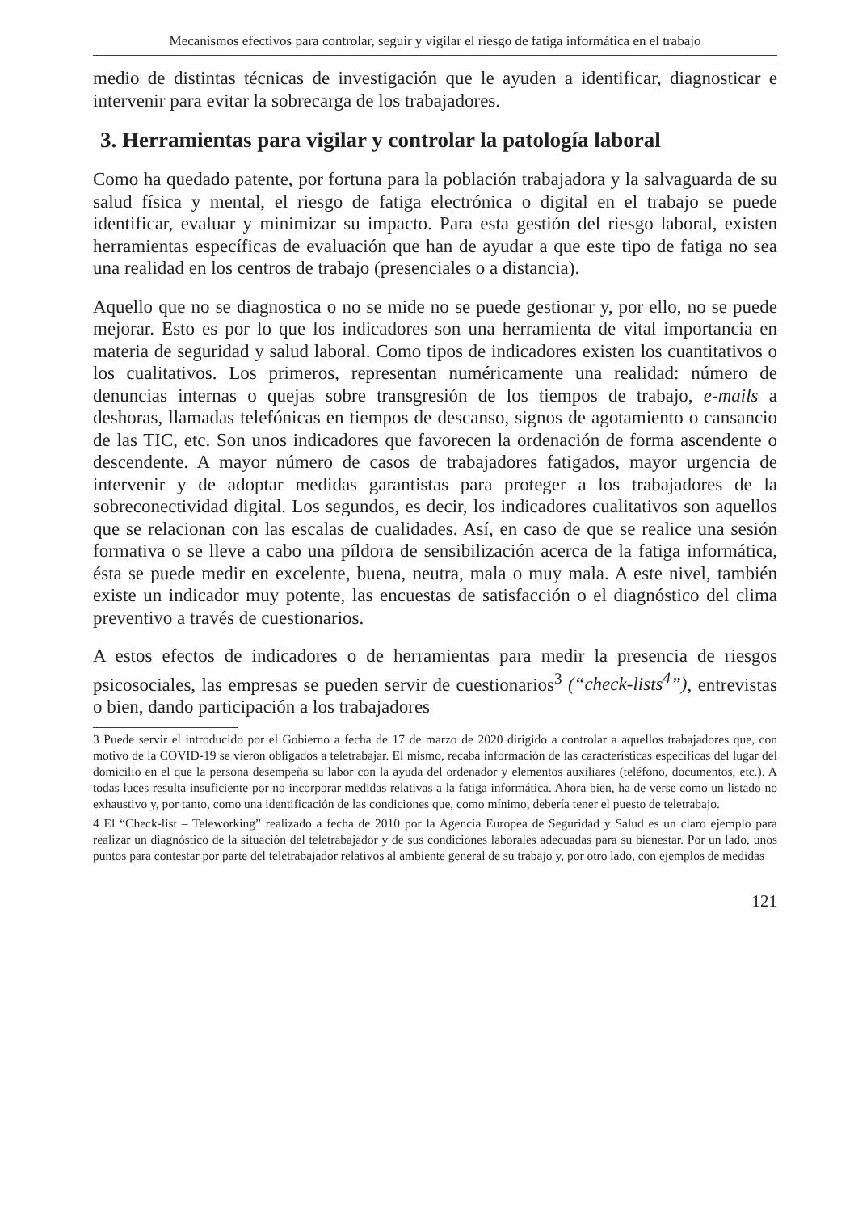Mecanismos efectivos para controlar, seguir y vigilar el riesgo de fatiga informática en el trabajo
medio de distintas técnicas de investigación que le ayuden a identificar, diagnosticar e intervenir para evitar la sobrecarga de los trabajadores.
3. Herramientas para vigilar y controlar la patología laboral
Como ha quedado patente, por fortuna para la población trabajadora y la salvaguarda de su salud física y mental, el riesgo de fatiga electrónica o digital en el trabajo se puede identificar, evaluar y minimizar su impacto. Para esta gestión del riesgo laboral, existen herramientas específicas de evaluación que han de ayudar a que este tipo de fatiga no sea una realidad en los centros de trabajo (presenciales o a distancia).
Aquello que no se diagnostica o no se mide no se puede gestionar y, por ello, no se puede mejorar. Esto es por lo que los indicadores son una herramienta de vital importancia en materia de seguridad y salud laboral. Como tipos de indicadores existen los cuantitativos o los cualitativos. Los primeros, representan numéricamente una realidad: número de denuncias internas o quejas sobre transgresión de los tiempos de trabajo, e-mails a deshoras, llamadas telefónicas en tiempos de descanso, signos de agotamiento o cansancio de las TIC, etc. Son unos indicadores que favorecen la ordenación de forma ascendente o descendente. A mayor número de casos de trabajadores fatigados, mayor urgencia de intervenir y de adoptar medidas garantistas para proteger a los trabajadores de la sobreconectividad digital. Los segundos, es decir, los indicadores cualitativos son aquellos que se relacionan con las escalas de cualidades. Así, en caso de que se realice una sesión formativa o se lleve a cabo una píldora de sensibilización acerca de la fatiga informática, ésta se puede medir en excelente, buena, neutra, mala o muy mala. A este nivel, también existe un indicador muy potente, las encuestas de satisfacción o el diagnóstico del clima preventivo a través de cuestionarios.
A estos efectos de indicadores o de herramientas para medir la presencia de riesgos psicosociales, las empresas se pueden servir de cuestionarios<sup>3</sup> (“check-lists<sup>4</sup>”), entrevistas o bien, dando participación a los trabajadores
3 Puede servir el introducido por el Gobierno a fecha de 17 de marzo de 2020 dirigido a controlar a aquellos trabajadores que, con motivo de la COVID-19 se vieron obligados a teletrabajar. El mismo, recaba información de las características específicas del lugar del domicilio en el que la persona desempeña su labor con la ayuda del ordenador y elementos auxiliares (teléfono, documentos, etc.). A todas luces resulta insuficiente por no incorporar medidas relativas a la fatiga informática. Ahora bien, ha de verse como un listado no exhaustivo y, por tanto, como una identificación de las condiciones que, como mínimo, debería tener el puesto de teletrabajo.
4 El “Check-list – Teleworking” realizado a fecha de 2010 por la Agencia Europea de Seguridad y Salud es un claro ejemplo para realizar un diagnóstico de la situación del teletrabajador y de sus condiciones laborales adecuadas para su bienestar. Por un lado, unos puntos para contestar por parte del teletrabajador relativos al ambiente general de su trabajo y, por otro lado, con ejemplos de medidas
121